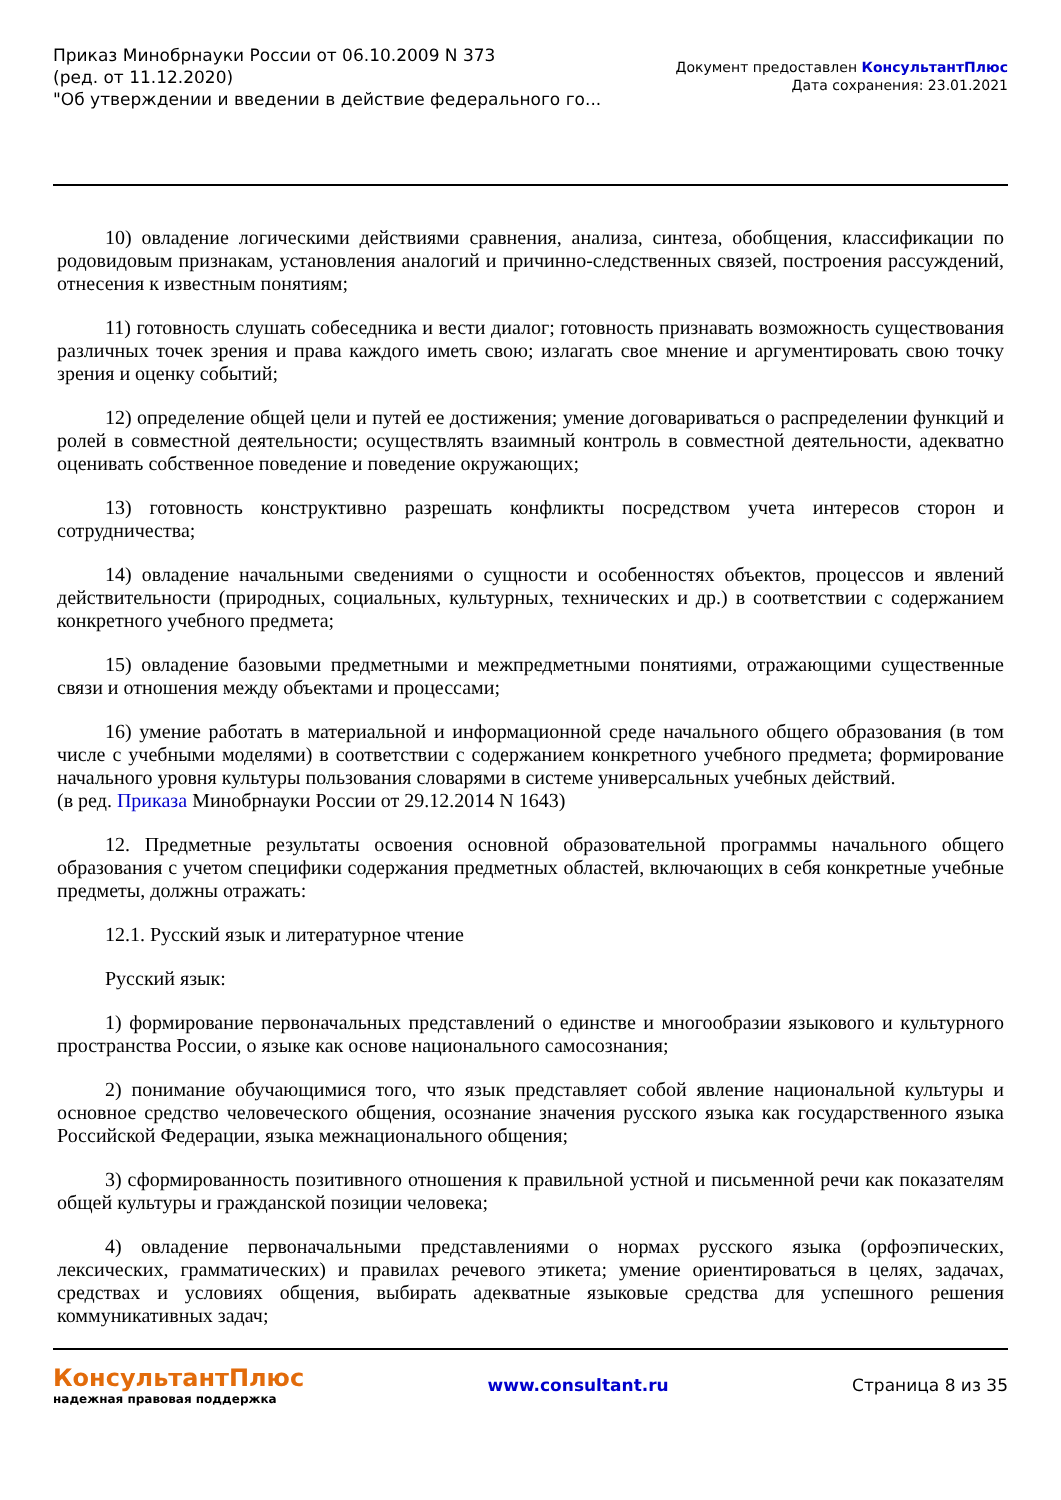Приказ Минобрнауки России от 06.10.2009 N 373
(ред. от 11.12.2020)
"Об утверждении и введении в действие федерального го...
Документ предоставлен КонсультантПлюс
Дата сохранения: 23.01.2021
10) овладение логическими действиями сравнения, анализа, синтеза, обобщения, классификации по родовидовым признакам, установления аналогий и причинно-следственных связей, построения рассуждений, отнесения к известным понятиям;
11) готовность слушать собеседника и вести диалог; готовность признавать возможность существования различных точек зрения и права каждого иметь свою; излагать свое мнение и аргументировать свою точку зрения и оценку событий;
12) определение общей цели и путей ее достижения; умение договариваться о распределении функций и ролей в совместной деятельности; осуществлять взаимный контроль в совместной деятельности, адекватно оценивать собственное поведение и поведение окружающих;
13) готовность конструктивно разрешать конфликты посредством учета интересов сторон и сотрудничества;
14) овладение начальными сведениями о сущности и особенностях объектов, процессов и явлений действительности (природных, социальных, культурных, технических и др.) в соответствии с содержанием конкретного учебного предмета;
15) овладение базовыми предметными и межпредметными понятиями, отражающими существенные связи и отношения между объектами и процессами;
16) умение работать в материальной и информационной среде начального общего образования (в том числе с учебными моделями) в соответствии с содержанием конкретного учебного предмета; формирование начального уровня культуры пользования словарями в системе универсальных учебных действий.
(в ред. Приказа Минобрнауки России от 29.12.2014 N 1643)
12. Предметные результаты освоения основной образовательной программы начального общего образования с учетом специфики содержания предметных областей, включающих в себя конкретные учебные предметы, должны отражать:
12.1. Русский язык и литературное чтение
Русский язык:
1) формирование первоначальных представлений о единстве и многообразии языкового и культурного пространства России, о языке как основе национального самосознания;
2) понимание обучающимися того, что язык представляет собой явление национальной культуры и основное средство человеческого общения, осознание значения русского языка как государственного языка Российской Федерации, языка межнационального общения;
3) сформированность позитивного отношения к правильной устной и письменной речи как показателям общей культуры и гражданской позиции человека;
4) овладение первоначальными представлениями о нормах русского языка (орфоэпических, лексических, грамматических) и правилах речевого этикета; умение ориентироваться в целях, задачах, средствах и условиях общения, выбирать адекватные языковые средства для успешного решения коммуникативных задач;
КонсультантПлюс
надежная правовая поддержка
www.consultant.ru Страница 8 из 35